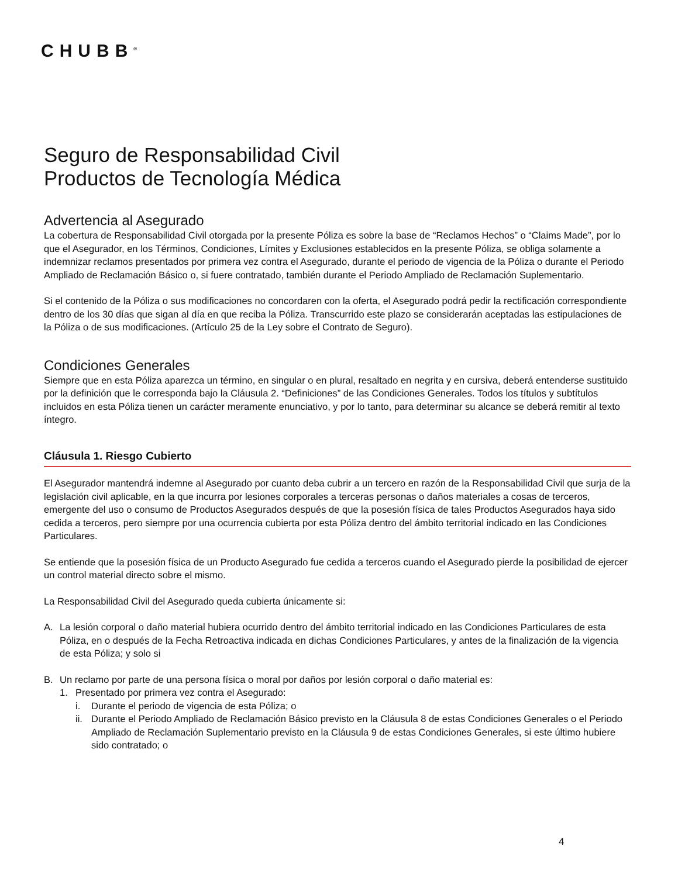CHUBB<sup>®</sup>
Seguro de Responsabilidad Civil
Productos de Tecnología Médica
Advertencia al Asegurado
La cobertura de Responsabilidad Civil otorgada por la presente Póliza es sobre la base de “Reclamos Hechos” o “Claims Made”, por lo que el Asegurador, en los Términos, Condiciones, Límites y Exclusiones establecidos en la presente Póliza, se obliga solamente a indemnizar reclamos presentados por primera vez contra el Asegurado, durante el periodo de vigencia de la Póliza o durante el Periodo Ampliado de Reclamación Básico o, si fuere contratado, también durante el Periodo Ampliado de Reclamación Suplementario.
Si el contenido de la Póliza o sus modificaciones no concordaren con la oferta, el Asegurado podrá pedir la rectificación correspondiente dentro de los 30 días que sigan al día en que reciba la Póliza. Transcurrido este plazo se considerarán aceptadas las estipulaciones de la Póliza o de sus modificaciones. (Artículo 25 de la Ley sobre el Contrato de Seguro).
Condiciones Generales
Siempre que en esta Póliza aparezca un término, en singular o en plural, resaltado en negrita y en cursiva, deberá entenderse sustituido por la definición que le corresponda bajo la Cláusula 2. “Definiciones” de las Condiciones Generales. Todos los títulos y subtítulos incluidos en esta Póliza tienen un carácter meramente enunciativo, y por lo tanto, para determinar su alcance se deberá remitir al texto íntegro.
Cláusula 1. Riesgo Cubierto
El Asegurador mantendrá indemne al Asegurado por cuanto deba cubrir a un tercero en razón de la Responsabilidad Civil que surja de la legislación civil aplicable, en la que incurra por lesiones corporales a terceras personas o daños materiales a cosas de terceros, emergente del uso o consumo de Productos Asegurados después de que la posesión física de tales Productos Asegurados haya sido cedida a terceros, pero siempre por una ocurrencia cubierta por esta Póliza dentro del ámbito territorial indicado en las Condiciones Particulares.
Se entiende que la posesión física de un Producto Asegurado fue cedida a terceros cuando el Asegurado pierde la posibilidad de ejercer un control material directo sobre el mismo.
La Responsabilidad Civil del Asegurado queda cubierta únicamente si:
A. La lesión corporal o daño material hubiera ocurrido dentro del ámbito territorial indicado en las Condiciones Particulares de esta Póliza, en o después de la Fecha Retroactiva indicada en dichas Condiciones Particulares, y antes de la finalización de la vigencia de esta Póliza; y solo si
B. Un reclamo por parte de una persona física o moral por daños por lesión corporal o daño material es:
1. Presentado por primera vez contra el Asegurado:
i. Durante el periodo de vigencia de esta Póliza; o
ii. Durante el Periodo Ampliado de Reclamación Básico previsto en la Cláusula 8 de estas Condiciones Generales o el Periodo Ampliado de Reclamación Suplementario previsto en la Cláusula 9 de estas Condiciones Generales, si este último hubiere sido contratado; o
4